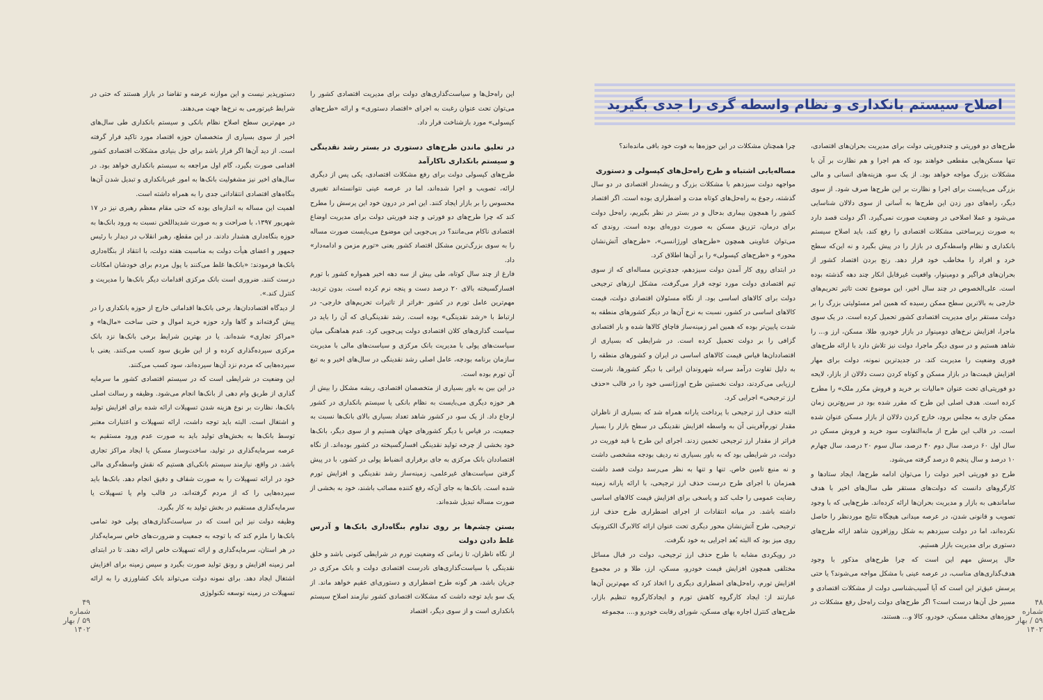۴۸
شماره ۵۹ / بهار ۱۴۰۲
اصلاح سیستم بانکداری و نظام واسطه گری را جدی بگیرید
طرح‌های دو فوریتی و چندفوریتی دولت برای مدیریت بحران‌های اقتصادی، تنها مسکن‌هایی مقطعی خواهند بود که هم اجرا و هم نظارت بر آن با مشکلات بزرگ مواجه خواهد بود. از یک سو، هزینه‌های انسانی و مالی بزرگی می‌بایست برای اجرا و نظارت بر این طرح‌ها صرف شود. از سوی دیگر، راه‌های دور زدن این طرح‌ها به آسانی از سوی دلالان شناسایی می‌شود و عملا اصلاحی در وضعیت صورت نمی‌گیرد. اگر دولت قصد دارد به صورت زیرساختی مشکلات اقتصادی را رفع کند، باید اصلاح سیستم بانکداری و نظام واسطه‌گری در بازار را در پیش بگیرد و نه این‌که سطح خرد و افراد را مخاطب خود قرار دهد. رنج بردن اقتصاد کشور از بحران‌های فراگیر و دومینوار، واقعیت غیرقابل انکار چند دهه گذشته بوده است. علی‌الخصوص در چند سال اخیر، این موضوع تحت تاثیر تحریم‌های خارجی به بالاترین سطح ممکن رسیده که همین امر مسئولیتی بزرگ را بر دولت مستقر برای مدیریت اقتصادی کشور تحمیل کرده است. در یک سوی ماجرا، افزایش نرخ‌های دومینوار در بازار خودرو، طلا، مسکن، ارز و... را شاهد هستیم و در سوی دیگر ماجرا، دولت نیز تلاش دارد با ارائه طرح‌های فوری وضعیت را مدیریت کند. در جدیدترین نمونه، دولت برای مهار افزایش قیمت‌ها در بازار مسکن و کوتاه کردن دست دلالان از بازار، لایحه دو فوریتی‌ای تحت عنوان «مالیات بر خرید و فروش مکرر ملک» را مطرح کرده است. هدف اصلی این طرح که مقرر شده بود در سریع‌ترین زمان ممکن جاری به مجلس برود، خارج کردن دلالان از بازار مسکن عنوان شده است. در قالب این طرح از مابه‌التفاوت سود خرید و فروش مسکن در سال اول ۶۰ درصد، سال دوم ۴۰ درصد، سال سوم ۲۰ درصد، سال چهارم ۱۰ درصد و سال پنجم ۵ درصد گرفته می‌شود.
طرح دو فوریتی اخیر دولت را می‌توان ادامه طرح‌ها، ایجاد ستادها و کارگروهای دانست که دولت‌های مستقر طی سال‌های اخیر با هدف ساماندهی به بازار و مدیریت بحران‌ها ارائه کرده‌اند. طرح‌هایی که با وجود تصویب و قانونی شدن، در عرصه میدانی هیچگاه نتایج موردنظر را حاصل نکرده‌اند، اما در دولت سیزدهم به شکل روزافزون شاهد ارائه طرح‌های دستوری برای مدیریت بازار هستیم.
حال پرسش مهم این است که چرا طرح‌های مذکور با وجود هدف‌گذاری‌های مناسب، در عرصه عینی با مشکل مواجه می‌شوند؟ یا حتی پرسش عیق‌تر این است که آیا آسیب‌شناسی دولت از مشکلات اقتصادی و مسیر حل آن‌ها درست است؟ اگر طرح‌های دولت راه‌حل رفع مشکلات در حوزه‌های مختلف مسکن، خودرو، کالا و... هستند،
چرا همچنان مشکلات در این حوزه‌ها به قوت خود باقی مانده‌اند؟
مساله‌یابی اشتباه و طرح راه‌حل‌های کپسولی و دستوری
مواجهه دولت سیزدهم با مشکلات بزرگ و ریشه‌دار اقتصادی در دو سال گذشته، رجوع به راه‌حل‌های کوتاه مدت و اضطراری بوده است. اگر اقتصاد کشور را همچون بیماری بدحال و در بستر در نظر بگیریم، راه‌حل دولت برای درمان، تزریق مسکن به صورت دوره‌ای بوده است. روندی که می‌توان عناوینی همچون «طرح‌های اورژانسی»، «طرح‌های آتش‌نشان محور» و «طرح‌های کپسولی» را بر آن‌ها اطلاق کرد.
در ابتدای روی کار آمدن دولت سیزدهم، جدی‌ترین مساله‌ای که از سوی تیم اقتصادی دولت مورد توجه قرار می‌گرفت، مشکل ارزهای ترجیحی دولت برای کالاهای اساسی بود. از نگاه مسئولان اقتصادی دولت، قیمت کالاهای اساسی در کشور، نسبت به نرخ آن‌ها در دیگر کشورهای منطقه به شدت پایین‌تر بوده که همین امر زمینه‌ساز قاچاق کالاها شده و بار اقتصادی گزافی را بر دولت تحمیل کرده است. در شرایطی که بسیاری از اقتصاددان‌ها قیاس قیمت کالاهای اساسی در ایران و کشورهای منطقه را به دلیل تفاوت درآمد سرانه شهروندان ایرانی با دیگر کشورها، نادرست ارزیابی می‌کردند، دولت نخستین طرح اورژانسی خود را در قالب «حذف ارز ترجیحی» اجرایی کرد.
البته حذف ارز ترجیحی با پرداخت یارانه همراه شد که بسیاری از ناظران مقدار تورم‌آفرینی آن به واسطه افزایش نقدینگی در سطح بازار را بسیار فراتر از مقدار ارز ترجیحی تخمین زدند. اجرای این طرح با قید فوریت در دولت، در شرایطی بود که به باور بسیاری نه ردیف بودجه مشخصی داشت و نه منبع تامین خاص. تنها و تنها به نظر می‌رسد دولت قصد داشت همزمان با اجرای طرح درست حذف ارز ترجیحی، با ارائه یارانه زمینه رضایت عمومی را جلب کند و پاسخی برای افزایش قیمت کالاهای اساسی داشته باشد. در میانه انتقادات از اجرای اضطراری طرح حذف ارز ترجیحی، طرح آتش‌نشان محور دیگری تحت عنوان ارائه کالابرگ الکترونیک روی میز بود که البته بُعد اجرایی به خود نگرفت.
در رویکردی مشابه با طرح حذف ارز ترجیحی، دولت در قبال مسائل مختلفی همچون افزایش قیمت خودرو، مسکن، ارز، طلا و در مجموع افزایش تورم، راه‌حل‌های اضطراری دیگری را اتخاذ کرد که مهم‌ترین آن‌ها عبارتند از: ایجاد کارگروه کاهش تورم و ایجادکارگروه تنظیم بازار، طرح‌های کنترل اجاره بهای مسکن، شورای رقابت خودرو و.... مجموعه
این راه‌حل‌ها و سیاست‌گذاری‌های دولت برای مدیریت اقتصادی کشور را می‌توان تحت عنوان رغبت به اجرای «اقتصاد دستوری» و ارائه «طرح‌های کپسولی» مورد بازشناخت قرار داد.
در تعلیق ماندن طرح‌های دستوری در بستر رشد نقدینگی و سیستم بانکداری ناکارآمد
طرح‌های کپسولی دولت برای رفع مشکلات اقتصادی، یکی پس از دیگری ارائه، تصویب و اجرا شده‌اند، اما در عرصه عینی نتوانسته‌اند تغییری محسوس را بر بازار ایجاد کنند. این امر در درون خود این پرسش را مطرح کند که چرا طرح‌های دو فورتی و چند فوریتی دولت برای مدیریت اوضاع اقتصادی ناکام می‌مانند؟ در پی‌جویی این موضوع می‌بایست صورت مساله را به سوی بزرگ‌ترین مشکل اقتصاد کشور یعنی «تورم مزمن و ادامه‌دار» داد.
فارغ از چند سال کوتاه، طی بیش از سه دهه اخیر همواره کشور با تورم افسارگسیخته بالای ۲۰ درصد دست و پنجه نرم کرده است. بدون تردید، مهم‌ترین عامل تورم در کشور -فراتر از تاثیرات تحریم‌های خارجی- در ارتباط با «رشد نقدینگی» بوده است. رشد نقدینگی‌ای که آن را باید در سیاست گذاری‌های کلان اقتصادی دولت پی‌جویی کرد. عدم هماهنگی میان سیاست‌های پولی با مدیریت بانک مرکزی و سیاست‌های مالی با مدیریت سازمان برنامه بودجه، عامل اصلی رشد نقدینگی در سال‌های اخیر و به تبع آن تورم بوده است.
در این بین به باور بسیاری از متخصصان اقتصادی، ریشه مشکل را بیش از هر حوزه دیگری می‌بایست به نظام بانکی یا سیستم بانکداری در کشور ارجاع داد. از یک سو، در کشور شاهد تعداد بسیاری بالای بانک‌ها نسبت به جمعیت، در قیاس با دیگر کشورهای جهان هستیم و از سوی دیگر، بانک‌ها خود بخشی از چرخه تولید نقدینگی افسارگسیخته در کشور بوده‌اند. از نگاه اقتصاددان بانک مرکزی به جای برقراری انضباط پولی در کشور، با در پیش گرفتن سیاست‌های غیرعلمی، زمینه‌ساز رشد نقدینگی و افزایش تورم شده است. بانک‌ها به جای آن‌که رفع کننده مصائب باشند، خود به بخشی از صورت مساله تبدیل شده‌اند.
بستن چشم‌ها بر روی تداوم بنگاه‌داری بانک‌ها و آدرس غلط دادن دولت
از نگاه ناظران، تا زمانی که وضعیت تورم در شرایطی کنونی باشد و خلق نقدینگی با سیاست‌گذاری‌های نادرست اقتصادی دولت و بانک مرکزی در جریان باشد، هر گونه طرح اضطراری و دستوری‌ای عقیم خواهد ماند. از یک سو باید توجه داشت که مشکلات اقتصادی کشور نیازمند اصلاح سیستم بانکداری است و از سوی دیگر، اقتصاد
دستورپذیر نیست و این موازنه عرضه و تقاضا در بازار هستند که حتی در شرایط غیرتورمی به نرخ‌ها جهت می‌دهند.
در مهم‌ترین سطح اصلاح نظام بانکی و سیستم بانکداری طی سال‌های اخیر از سوی بسیاری از متخصصان حوزه اقتصاد مورد تاکید قرار گرفته است. از دید آن‌ها اگر قرار باشد برای حل بنیادی مشکلات اقتصادی کشور اقدامی صورت بگیرد، گام اول مراجعه به سیستم بانکداری خواهد بود. در سال‌های اخیر نیز مشغولیت بانک‌ها به امور غیربانکداری و تبدیل شدن آن‌ها بنگاه‌های اقتصادی انتقاداتی جدی را به همراه داشته است.
اهمیت این مساله به اندازه‌ای بوده که حتی مقام معظم رهبری نیز در ۱۷ شهریور ۱۳۹۷، با صراحت و به صورت شدیداللحن نسبت به ورود بانک‌ها به حوزه بنگاه‌داری هشدار دادند. در این مقطع، رهبر انقلاب در دیدار با رئیس جمهور و اعضای هیأت دولت به مناسبت هفته دولت، با انتقاد از بنگاه‌داری بانک‌ها فرمودند: «بانک‌ها غلط می‌کنند با پول مردم برای خودشان امکانات درست کنند. ضروری است بانک مرکزی اقدامات دیگر بانک‌ها را مدیریت و کنترل کند.».
از دیدگاه اقتصاددان‌ها، برخی بانک‌ها اقداماتی خارج از حوزه بانکداری را در پیش گرفته‌اند و گاها وارد حوزه خرید اموال و حتی ساخت «مال‌ها» و «مراکز تجاری» شده‌اند. یا در بهترین شرایط برخی بانک‌ها نزد بانک مرکزی سپرده‌گذاری کرده و از این طریق سود کسب می‌کنند. یعنی با سپرده‌هایی که مردم نزد آن‌ها سپرده‌اند، سود کسب می‌کنند.
این وضعیت در شرایطی است که در سیستم اقتصادی کشور ما سرمایه گذاری از طریق وام دهی از بانک‌ها انجام می‌شود. وظیفه و رسالت اصلی بانک‌ها، نظارت بر نوع هزینه شدن تسهیلات ارائه شده برای افزایش تولید و اشتغال است. البته باید توجه داشت، ارائه تسهیلات و اعتبارات معتبر توسط بانک‌ها به بخش‌های تولید باید به صورت عدم ورود مستقیم به عرصه سرمایه‌گذاری در تولید، ساخت‌وساز مسکن یا ایجاد مراکز تجاری باشد. در واقع، نیازمند سیستم بانکی‌ای هستیم که نقش واسطه‌گری مالی خود در ارائه تسهیلات را به صورت شفاف و دقیق انجام دهد. بانک‌ها باید سپرده‌هایی را که از مردم گرفته‌اند، در قالب وام یا تسهیلات یا سرمایه‌گذاری مستقیم در بخش تولید به کار بگیرد.
وظیفه دولت نیز این است که در سیاست‌گذاری‌های پولی خود تمامی بانک‌ها را ملزم کند که با توجه به جمعیت و ضرورت‌های خاص سرمایه‌گذار در هر استان، سرمایه‌گذاری و ارائه تسهیلات خاص ارائه دهند. تا در ابتدای امر زمینه افزایش و رونق تولید صورت بگیرد و سپس زمینه برای افزایش اشتغال ایجاد دهد. برای نمونه دولت می‌تواند بانک کشاورزی را به ارائه تسهیلات در زمینه توسعه تکنولوژی
۴۹
شماره ۵۹ / بهار ۱۴۰۲